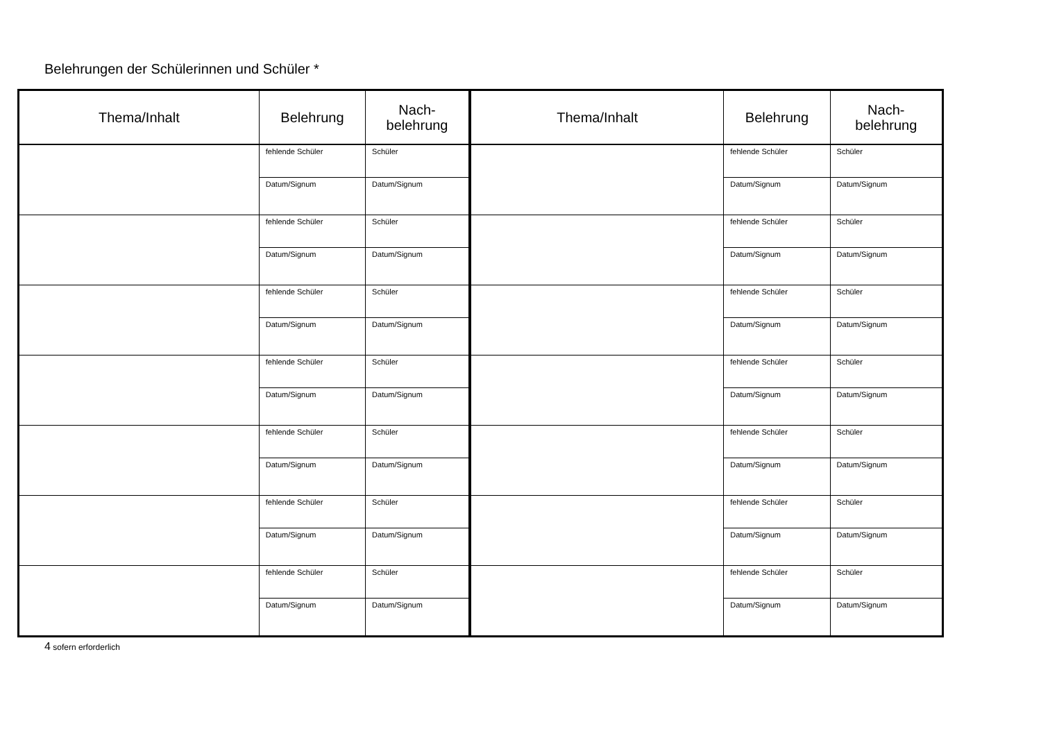Belehrungen der Schülerinnen und Schüler *
| Thema/Inhalt | Belehrung | Nach- belehrung | Thema/Inhalt | Belehrung | Nach- belehrung |
| --- | --- | --- | --- | --- | --- |
| | fehlende Schüler | Schüler | | fehlende Schüler | Schüler |
| | Datum/Signum | Datum/Signum | | Datum/Signum | Datum/Signum |
| | fehlende Schüler | Schüler | | fehlende Schüler | Schüler |
| | Datum/Signum | Datum/Signum | | Datum/Signum | Datum/Signum |
| | fehlende Schüler | Schüler | | fehlende Schüler | Schüler |
| | Datum/Signum | Datum/Signum | | Datum/Signum | Datum/Signum |
| | fehlende Schüler | Schüler | | fehlende Schüler | Schüler |
| | Datum/Signum | Datum/Signum | | Datum/Signum | Datum/Signum |
| | fehlende Schüler | Schüler | | fehlende Schüler | Schüler |
| | Datum/Signum | Datum/Signum | | Datum/Signum | Datum/Signum |
| | fehlende Schüler | Schüler | | fehlende Schüler | Schüler |
| | Datum/Signum | Datum/Signum | | Datum/Signum | Datum/Signum |
| | fehlende Schüler | Schüler | | fehlende Schüler | Schüler |
| | Datum/Signum | Datum/Signum | | Datum/Signum | Datum/Signum |
4 sofern erforderlich